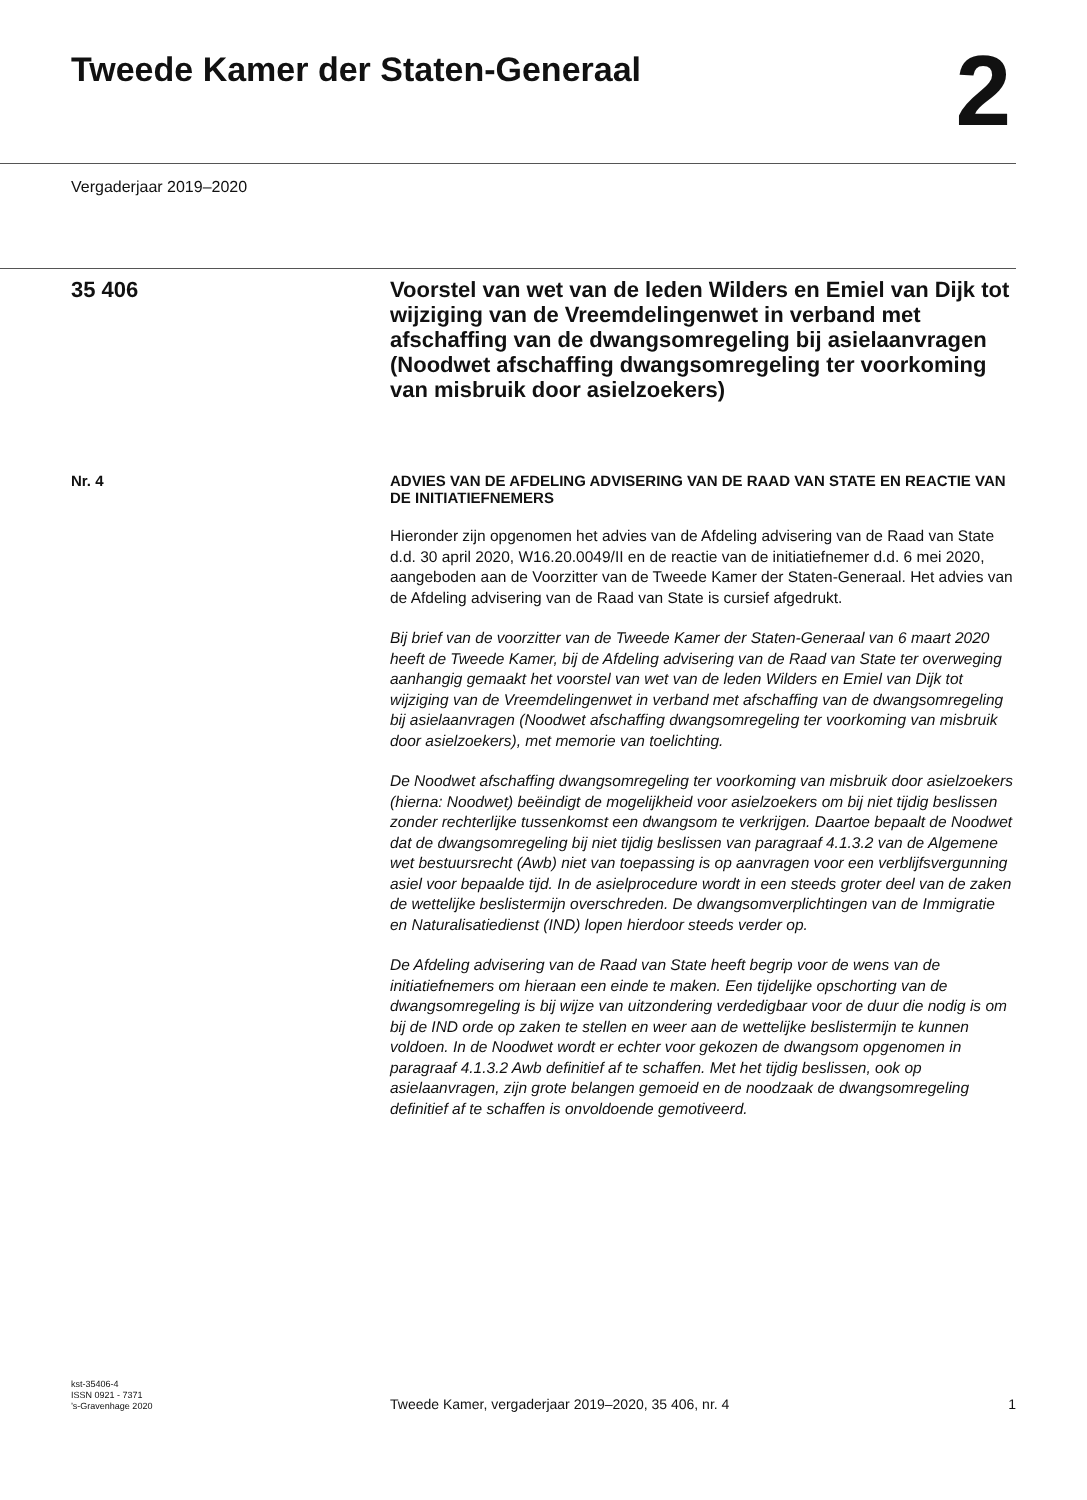Tweede Kamer der Staten-Generaal
2
Vergaderjaar 2019–2020
35 406
Voorstel van wet van de leden Wilders en Emiel van Dijk tot wijziging van de Vreemdelingenwet in verband met afschaffing van de dwangsomregeling bij asielaanvragen (Noodwet afschaffing dwangsomregeling ter voorkoming van misbruik door asielzoekers)
Nr. 4 ADVIES VAN DE AFDELING ADVISERING VAN DE RAAD VAN STATE EN REACTIE VAN DE INITIATIEFNEMERS
Hieronder zijn opgenomen het advies van de Afdeling advisering van de Raad van State d.d. 30 april 2020, W16.20.0049/II en de reactie van de initiatiefnemer d.d. 6 mei 2020, aangeboden aan de Voorzitter van de Tweede Kamer der Staten-Generaal. Het advies van de Afdeling advisering van de Raad van State is cursief afgedrukt.
Bij brief van de voorzitter van de Tweede Kamer der Staten-Generaal van 6 maart 2020 heeft de Tweede Kamer, bij de Afdeling advisering van de Raad van State ter overweging aanhangig gemaakt het voorstel van wet van de leden Wilders en Emiel van Dijk tot wijziging van de Vreemdelingenwet in verband met afschaffing van de dwangsomregeling bij asielaanvragen (Noodwet afschaffing dwangsomregeling ter voorkoming van misbruik door asielzoekers), met memorie van toelichting.
De Noodwet afschaffing dwangsomregeling ter voorkoming van misbruik door asielzoekers (hierna: Noodwet) beëindigt de mogelijkheid voor asielzoekers om bij niet tijdig beslissen zonder rechterlijke tussenkomst een dwangsom te verkrijgen. Daartoe bepaalt de Noodwet dat de dwangsomregeling bij niet tijdig beslissen van paragraaf 4.1.3.2 van de Algemene wet bestuursrecht (Awb) niet van toepassing is op aanvragen voor een verblijfsvergunning asiel voor bepaalde tijd. In de asielprocedure wordt in een steeds groter deel van de zaken de wettelijke beslistermijn overschreden. De dwangsomverplichtingen van de Immigratie en Naturalisatiedienst (IND) lopen hierdoor steeds verder op.
De Afdeling advisering van de Raad van State heeft begrip voor de wens van de initiatiefnemers om hieraan een einde te maken. Een tijdelijke opschorting van de dwangsomregeling is bij wijze van uitzondering verdedigbaar voor de duur die nodig is om bij de IND orde op zaken te stellen en weer aan de wettelijke beslistermijn te kunnen voldoen. In de Noodwet wordt er echter voor gekozen de dwangsom opgenomen in paragraaf 4.1.3.2 Awb definitief af te schaffen. Met het tijdig beslissen, ook op asielaanvragen, zijn grote belangen gemoeid en de noodzaak de dwangsomregeling definitief af te schaffen is onvoldoende gemotiveerd.
kst-35406-4
ISSN 0921 - 7371
’s-Gravenhage 2020
Tweede Kamer, vergaderjaar 2019–2020, 35 406, nr. 4
1